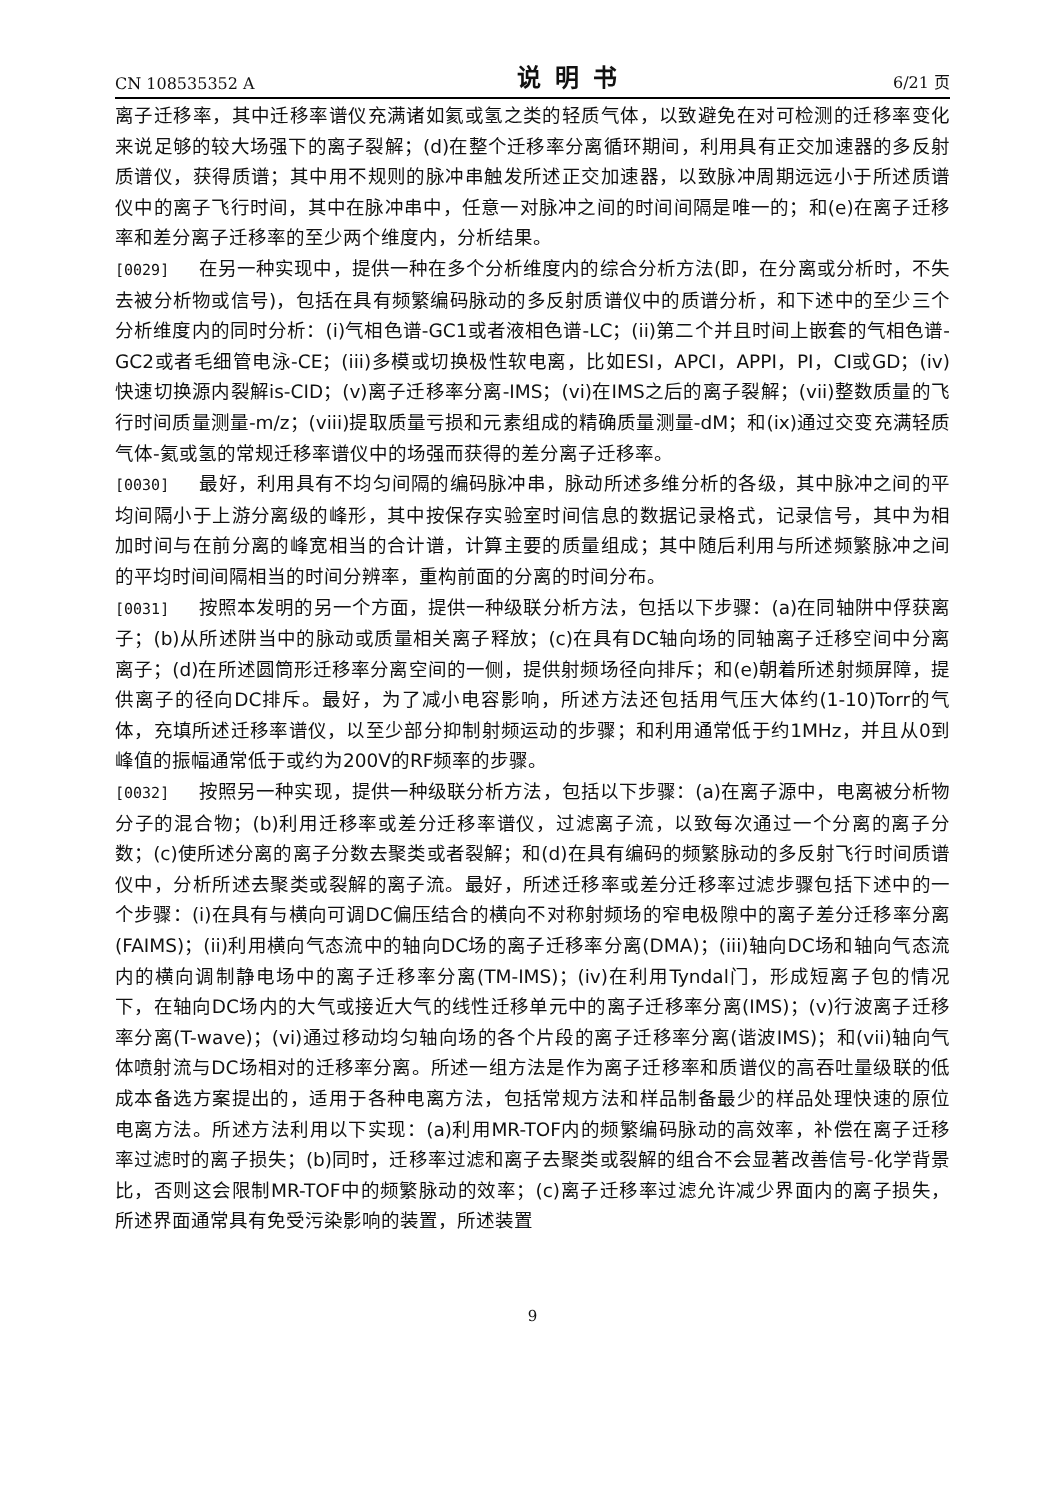CN 108535352 A 说明书 6/21 页
离子迁移率，其中迁移率谱仪充满诸如氦或氢之类的轻质气体，以致避免在对可检测的迁移率变化来说足够的较大场强下的离子裂解；(d)在整个迁移率分离循环期间，利用具有正交加速器的多反射质谱仪，获得质谱；其中用不规则的脉冲串触发所述正交加速器，以致脉冲周期远远小于所述质谱仪中的离子飞行时间，其中在脉冲串中，任意一对脉冲之间的时间间隔是唯一的；和(e)在离子迁移率和差分离子迁移率的至少两个维度内，分析结果。
[0029] 在另一种实现中，提供一种在多个分析维度内的综合分析方法(即，在分离或分析时，不失去被分析物或信号)，包括在具有频繁编码脉动的多反射质谱仪中的质谱分析，和下述中的至少三个分析维度内的同时分析：(i)气相色谱-GC1或者液相色谱-LC；(ii)第二个并且时间上嵌套的气相色谱-GC2或者毛细管电泳-CE；(iii)多模或切换极性软电离，比如ESI，APCI，APPI，PI，CI或GD；(iv)快速切换源内裂解is-CID；(v)离子迁移率分离-IMS；(vi)在IMS之后的离子裂解；(vii)整数质量的飞行时间质量测量-m/z；(viii)提取质量亏损和元素组成的精确质量测量-dM；和(ix)通过交变充满轻质气体-氦或氢的常规迁移率谱仪中的场强而获得的差分离子迁移率。
[0030] 最好，利用具有不均匀间隔的编码脉冲串，脉动所述多维分析的各级，其中脉冲之间的平均间隔小于上游分离级的峰形，其中按保存实验室时间信息的数据记录格式，记录信号，其中为相加时间与在前分离的峰宽相当的合计谱，计算主要的质量组成；其中随后利用与所述频繁脉冲之间的平均时间间隔相当的时间分辨率，重构前面的分离的时间分布。
[0031] 按照本发明的另一个方面，提供一种级联分析方法，包括以下步骤：(a)在同轴阱中俘获离子；(b)从所述阱当中的脉动或质量相关离子释放；(c)在具有DC轴向场的同轴离子迁移空间中分离离子；(d)在所述圆筒形迁移率分离空间的一侧，提供射频场径向排斥；和(e)朝着所述射频屏障，提供离子的径向DC排斥。最好，为了减小电容影响，所述方法还包括用气压大体约(1-10)Torr的气体，充填所述迁移率谱仪，以至少部分抑制射频运动的步骤；和利用通常低于约1MHz，并且从0到峰值的振幅通常低于或约为200V的RF频率的步骤。
[0032] 按照另一种实现，提供一种级联分析方法，包括以下步骤：(a)在离子源中，电离被分析物分子的混合物；(b)利用迁移率或差分迁移率谱仪，过滤离子流，以致每次通过一个分离的离子分数；(c)使所述分离的离子分数去聚类或者裂解；和(d)在具有编码的频繁脉动的多反射飞行时间质谱仪中，分析所述去聚类或裂解的离子流。最好，所述迁移率或差分迁移率过滤步骤包括下述中的一个步骤：(i)在具有与横向可调DC偏压结合的横向不对称射频场的窄电极隙中的离子差分迁移率分离(FAIMS)；(ii)利用横向气态流中的轴向DC场的离子迁移率分离(DMA)；(iii)轴向DC场和轴向气态流内的横向调制静电场中的离子迁移率分离(TM-IMS)；(iv)在利用Tyndal门，形成短离子包的情况下，在轴向DC场内的大气或接近大气的线性迁移单元中的离子迁移率分离(IMS)；(v)行波离子迁移率分离(T-wave)；(vi)通过移动均匀轴向场的各个片段的离子迁移率分离(谐波IMS)；和(vii)轴向气体喷射流与DC场相对的迁移率分离。所述一组方法是作为离子迁移率和质谱仪的高吞吐量级联的低成本备选方案提出的，适用于各种电离方法，包括常规方法和样品制备最少的样品处理快速的原位电离方法。所述方法利用以下实现：(a)利用MR-TOF内的频繁编码脉动的高效率，补偿在离子迁移率过滤时的离子损失；(b)同时，迁移率过滤和离子去聚类或裂解的组合不会显著改善信号-化学背景比，否则这会限制MR-TOF中的频繁脉动的效率；(c)离子迁移率过滤允许减少界面内的离子损失，所述界面通常具有免受污染影响的装置，所述装置
9